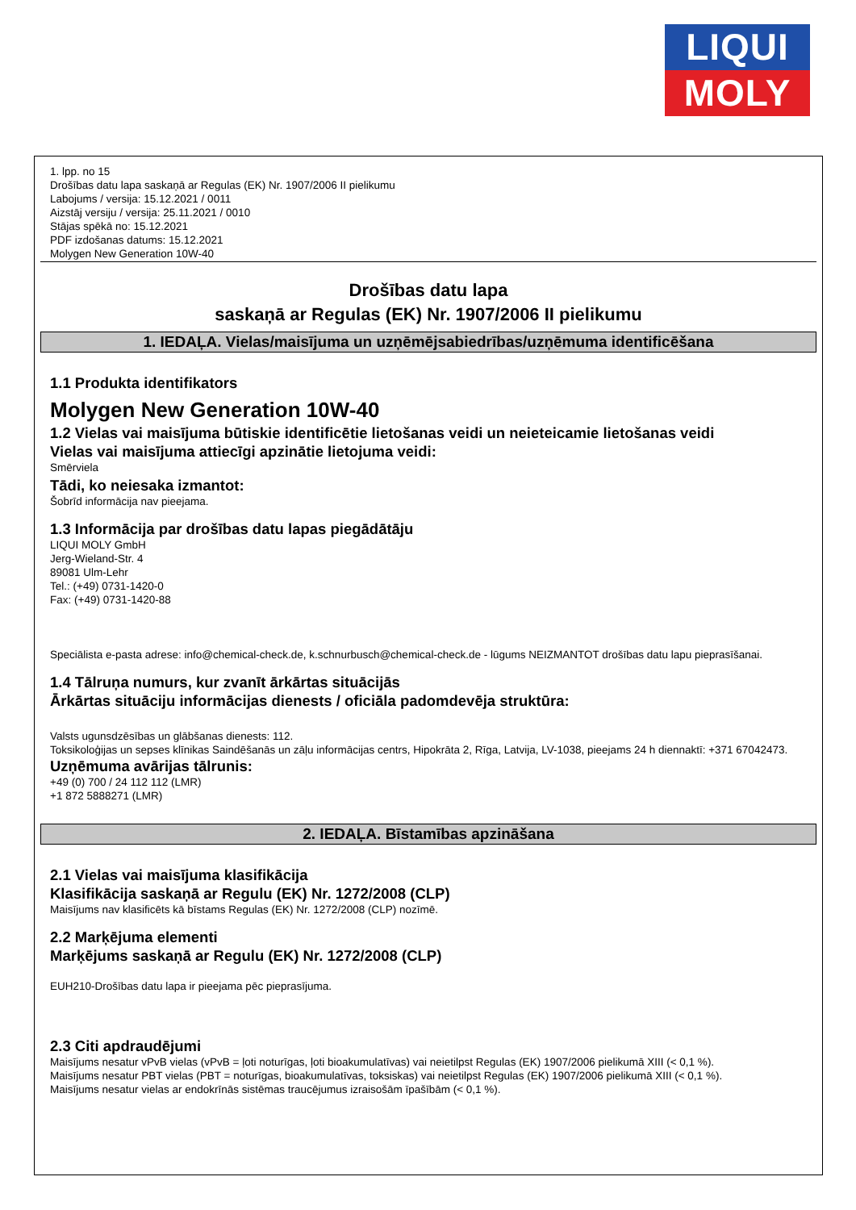LIQUI
MOLY
1. lpp. no 15
Drošības datu lapa saskaņā ar Regulas (EK) Nr. 1907/2006 II pielikumu
Labojums / versija: 15.12.2021 / 0011
Aizstāj versiju / versija: 25.11.2021 / 0010
Stājas spēkā no: 15.12.2021
PDF izdošanas datums: 15.12.2021
Molygen New Generation 10W-40
Drošības datu lapa
saskaņā ar Regulas (EK) Nr. 1907/2006 II pielikumu
1. IEDAĻA. Vielas/maisījuma un uzņēmējsabiedrības/uzņēmuma identificēšana
1.1 Produkta identifikators
Molygen New Generation 10W-40
1.2 Vielas vai maisījuma būtiskie identificētie lietošanas veidi un neieteicamie lietošanas veidi
Vielas vai maisījuma attiecīgi apzinātie lietojuma veidi:
Smērviela
Tādi, ko neiesaka izmantot:
Šobrīd informācija nav pieejama.
1.3 Informācija par drošības datu lapas piegādātāju
LIQUI MOLY GmbH
Jerg-Wieland-Str. 4
89081 Ulm-Lehr
Tel.: (+49) 0731-1420-0
Fax: (+49) 0731-1420-88
Speciālista e-pasta adrese: info@chemical-check.de, k.schnurbusch@chemical-check.de - lūgums NEIZMANTOT drošības datu lapu pieprasīšanai.
1.4 Tālruņa numurs, kur zvanīt ārkārtas situācijās
Ārkārtas situāciju informācijas dienests / oficiāla padomdevēja struktūra:
Valsts ugunsdzēsības un glābšanas dienests: 112.
Toksikoloģijas un sepses klīnikas Saindēšanās un zāļu informācijas centrs, Hipokrāta 2, Rīga, Latvija, LV-1038, pieejams 24 h diennaktī: +371 67042473.
Uzņēmuma avārijas tālrunis:
+49 (0) 700 / 24 112 112 (LMR)
+1 872 5888271 (LMR)
2. IEDAĻA. Bīstamības apzināšana
2.1 Vielas vai maisījuma klasifikācija
Klasifikācija saskaņā ar Regulu (EK) Nr. 1272/2008 (CLP)
Maisījums nav klasificēts kā bīstams Regulas (EK) Nr. 1272/2008 (CLP) nozīmē.
2.2 Marķējuma elementi
Marķējums saskaņā ar Regulu (EK) Nr. 1272/2008 (CLP)
EUH210-Drošības datu lapa ir pieejama pēc pieprasījuma.
2.3 Citi apdraudējumi
Maisījums nesatur vPvB vielas (vPvB = ļoti noturīgas, ļoti bioakumulatīvas) vai neietilpst Regulas (EK) 1907/2006 pielikumā XIII (< 0,1 %).
Maisījums nesatur PBT vielas (PBT = noturīgas, bioakumulatīvas, toksiskas) vai neietilpst Regulas (EK) 1907/2006 pielikumā XIII (< 0,1 %).
Maisījums nesatur vielas ar endokrīnās sistēmas traucējumus izraisošām īpašībām (< 0,1 %).